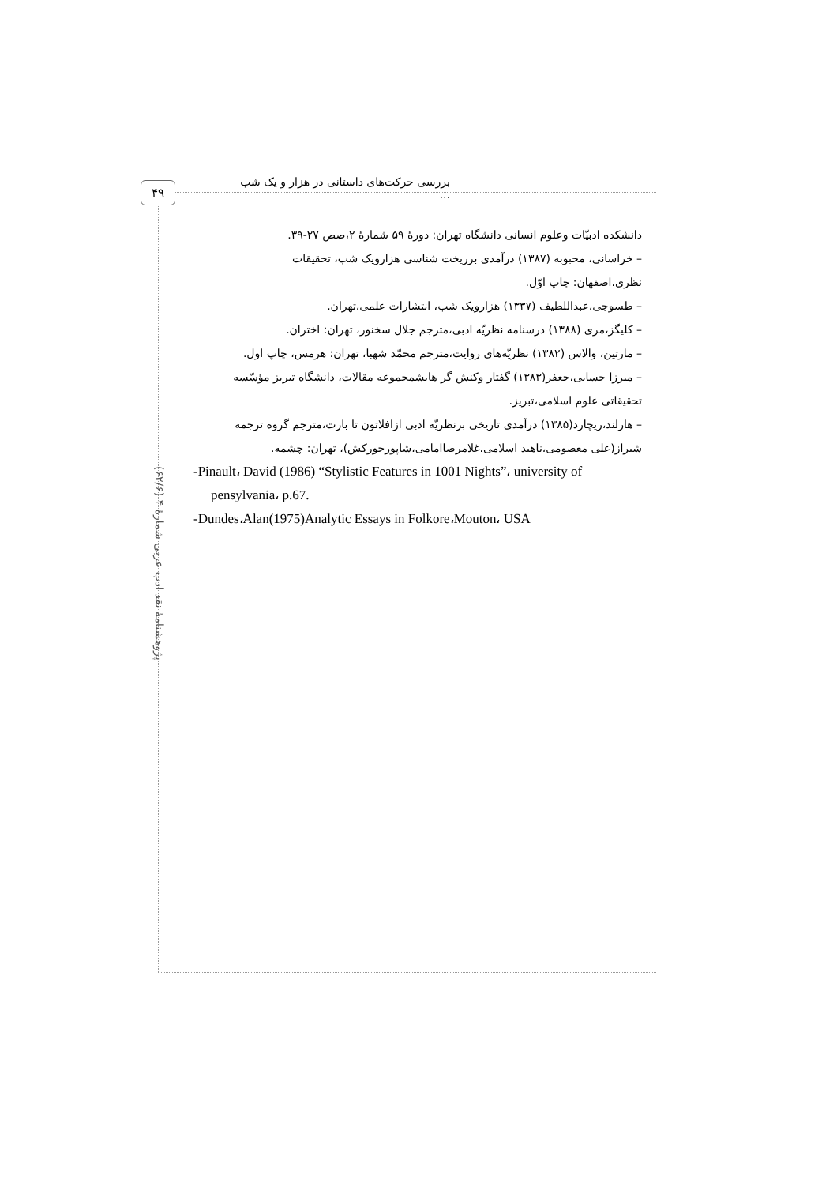۴۹
بررسی حرکت‌های داستانی در هزار و یک شب ...
پژوهشنامهٔ نقد ادب عربی شمارهٔ ۴ (۶۲/۶)
دانشکده ادبیّات وعلوم انسانی دانشگاه تهران: دورهٔ ۵۹ شمارهٔ ۲،صص ۲۷-۳۹.
– خراسانی، محبوبه (۱۳۸۷) درآمدی برریخت شناسی هزارویک شب، تحقیقات
نظری،اصفهان: چاپ اوّل.
– طسوجی،عبداللطیف (۱۳۳۷) هزارویک شب، انتشارات علمی،تهران.
– کلیگز،مری (۱۳۸۸) درسنامه نظریّه ادبی،مترجم جلال سخنور، تهران: اختران.
– مارتین، والاس (۱۳۸۲) نظریّه‌های روایت،مترجم محمّد شهبا، تهران: هرمس، چاپ اول.
– میرزا حسابی،جعفر(۱۳۸۳) گفتار وکنش گر هایشمجموعه مقالات، دانشگاه تبریز مؤسّسه
تحقیقاتی علوم اسلامی،تبریز.
– هارلند،ریچارد(۱۳۸۵) درآمدی تاریخی برنظریّه ادبی ازافلاتون تا بارت،مترجم گروه ترجمه
شیراز(علی معصومی،ناهید اسلامی،غلامرضاامامی،شاپورجورکش)، تهران: چشمه.
-Pinault، David (1986) “Stylistic Features in 1001 Nights”، university of
pensylvania، p.67.
-Dundes،Alan(1975)Analytic Essays in Folkore،Mouton، USA